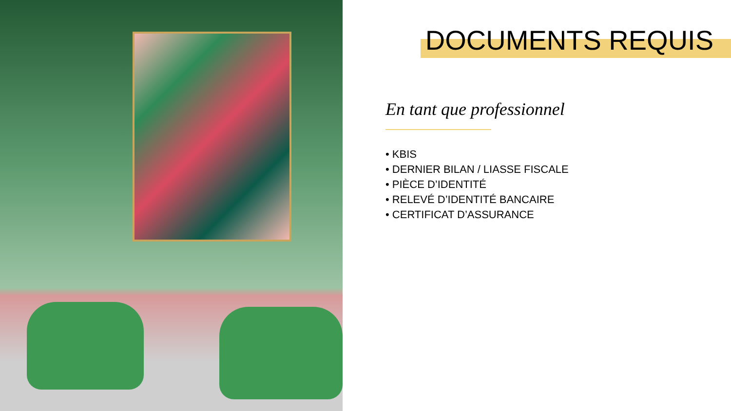DOCUMENTS REQUIS
En tant que professionnel
• KBIS
• DERNIER BILAN / LIASSE FISCALE
• PIÈCE D’IDENTITÉ
• RELEVÉ D’IDENTITÉ BANCAIRE
• CERTIFICAT D’ASSURANCE